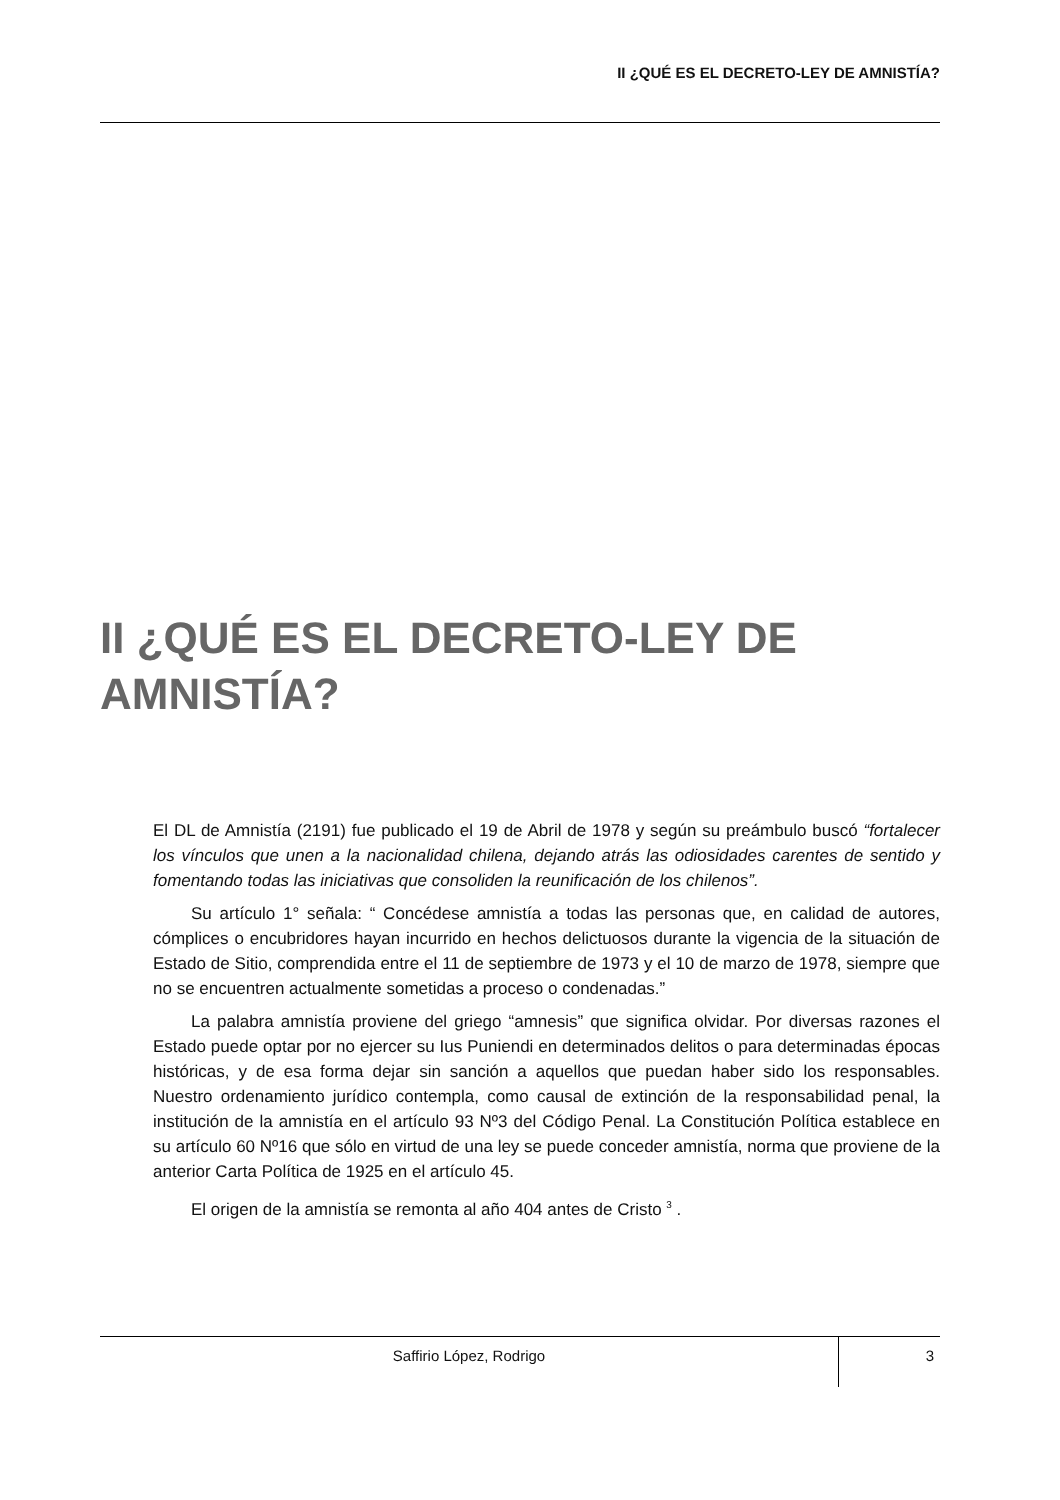II ¿QUÉ ES EL DECRETO-LEY DE AMNISTÍA?
II ¿QUÉ ES EL DECRETO-LEY DE AMNISTÍA?
El DL de Amnistía (2191) fue publicado el 19 de Abril de 1978 y según su preámbulo buscó “fortalecer los vínculos que unen a la nacionalidad chilena, dejando atrás las odiosidades carentes de sentido y fomentando todas las iniciativas que consoliden la reunificación de los chilenos”.
Su artículo 1° señala: “ Concédese amnistía a todas las personas que, en calidad de autores, cómplices o encubridores hayan incurrido en hechos delictuosos durante la vigencia de la situación de Estado de Sitio, comprendida entre el 11 de septiembre de 1973 y el 10 de marzo de 1978, siempre que no se encuentren actualmente sometidas a proceso o condenadas.”
La palabra amnistía proviene del griego “amnesis” que significa olvidar. Por diversas razones el Estado puede optar por no ejercer su Ius Puniendi en determinados delitos o para determinadas épocas históricas, y de esa forma dejar sin sanción a aquellos que puedan haber sido los responsables. Nuestro ordenamiento jurídico contempla, como causal de extinción de la responsabilidad penal, la institución de la amnistía en el artículo 93 Nº3 del Código Penal. La Constitución Política establece en su artículo 60 Nº16 que sólo en virtud de una ley se puede conceder amnistía, norma que proviene de la anterior Carta Política de 1925 en el artículo 45.
El origen de la amnistía se remonta al año 404 antes de Cristo <sup>3</sup> .
Saffirio López, Rodrigo
3